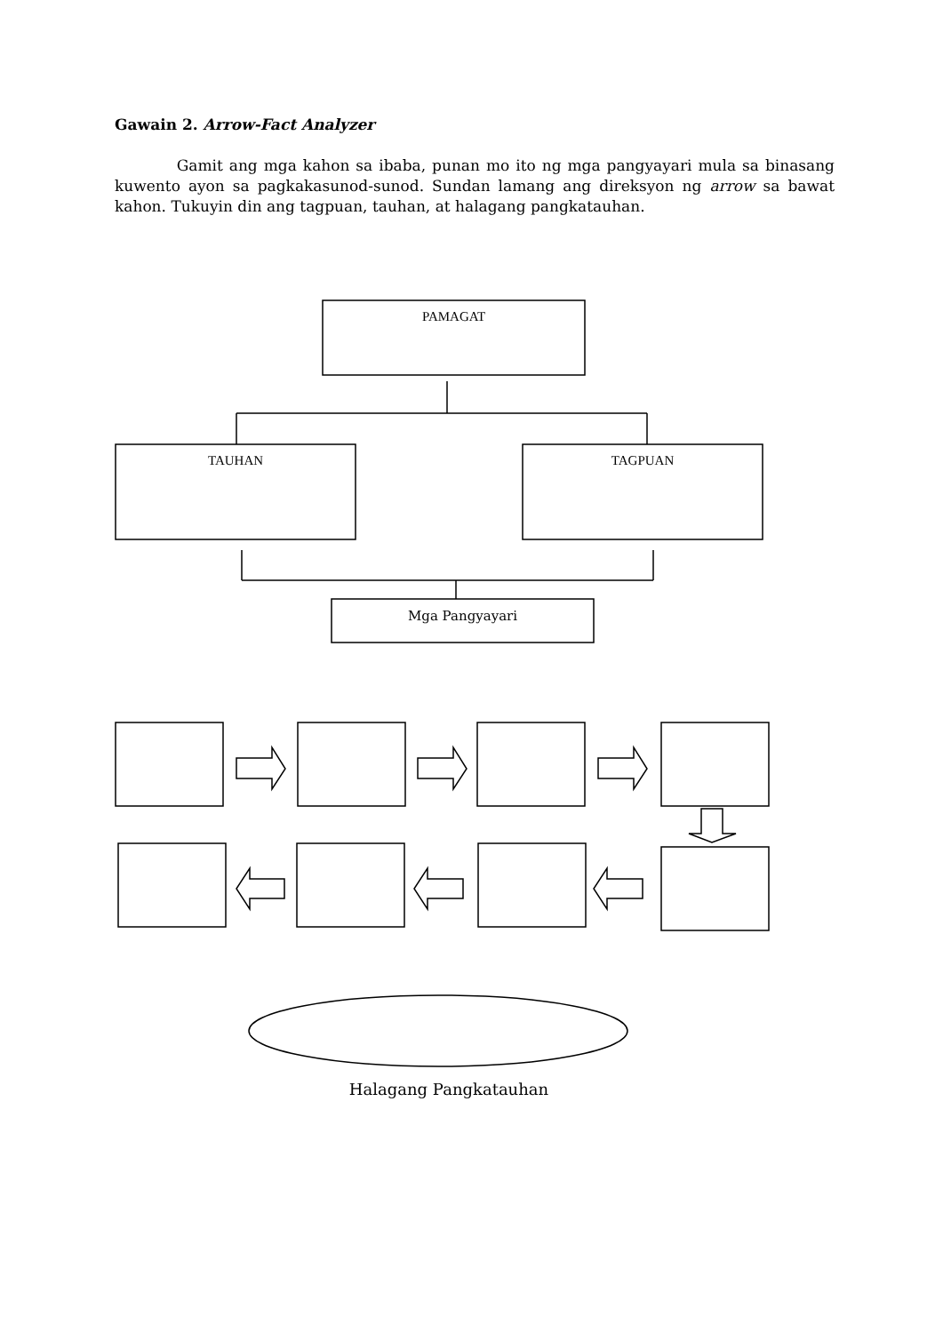Gawain 2. Arrow-Fact Analyzer
Gamit ang mga kahon sa ibaba, punan mo ito ng mga pangyayari mula sa binasang kuwento ayon sa pagkakasunod-sunod. Sundan lamang ang direksyon ng arrow sa bawat kahon. Tukuyin din ang tagpuan, tauhan, at halagang pangkatauhan.
PAMAGAT
TAUHAN TAGPUAN
Mga Pangyayari
Halagang Pangkatauhan